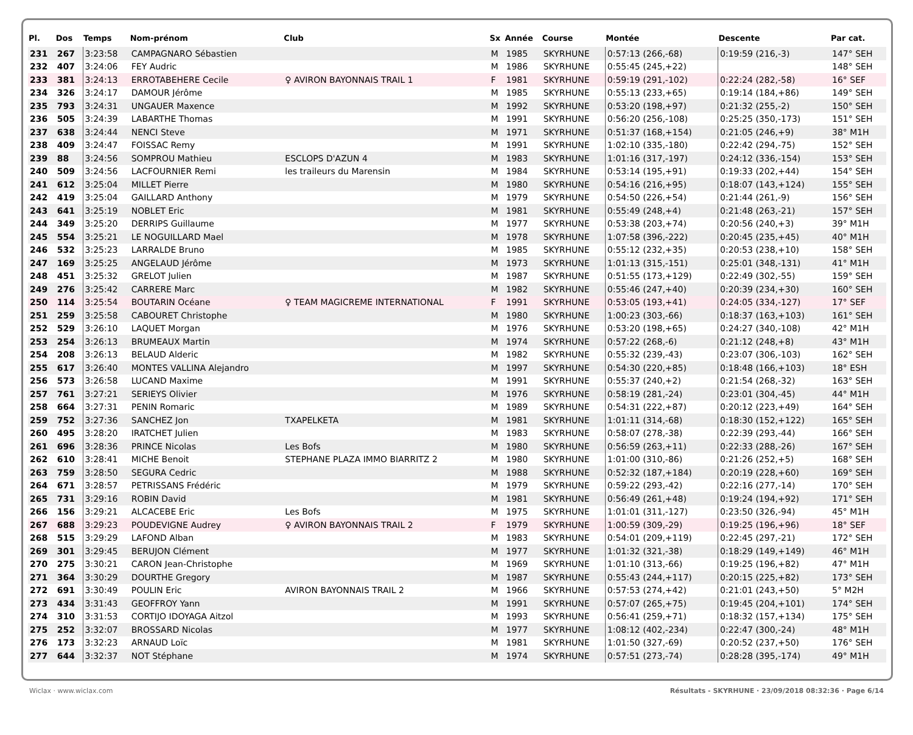| Pl. | Dos | Temps | Nom-prénom | Club | Sx | Année | Course | Montée | Descente | Par cat. |
| --- | --- | --- | --- | --- | --- | --- | --- | --- | --- | --- |
| 231 | 267 | 3:23:58 | CAMPAGNARO Sébastien | | M | 1985 | SKYRHUNE | 0:57:13 (266,-68) | 0:19:59 (216,-3) | 147° SEH |
| 232 | 407 | 3:24:06 | FEY Audric | | M | 1986 | SKYRHUNE | 0:55:45 (245,+22) | | 148° SEH |
| 233 | 381 | 3:24:13 | ERROTABEHERE Cecile | ♀ AVIRON BAYONNAIS TRAIL 1 | F | 1981 | SKYRHUNE | 0:59:19 (291,-102) | 0:22:24 (282,-58) | 16° SEF |
| 234 | 326 | 3:24:17 | DAMOUR Jérôme | | M | 1985 | SKYRHUNE | 0:55:13 (233,+65) | 0:19:14 (184,+86) | 149° SEH |
| 235 | 793 | 3:24:31 | UNGAUER Maxence | | M | 1992 | SKYRHUNE | 0:53:20 (198,+97) | 0:21:32 (255,-2) | 150° SEH |
| 236 | 505 | 3:24:39 | LABARTHE Thomas | | M | 1991 | SKYRHUNE | 0:56:20 (256,-108) | 0:25:25 (350,-173) | 151° SEH |
| 237 | 638 | 3:24:44 | NENCI Steve | | M | 1971 | SKYRHUNE | 0:51:37 (168,+154) | 0:21:05 (246,+9) | 38° M1H |
| 238 | 409 | 3:24:47 | FOISSAC Remy | | M | 1991 | SKYRHUNE | 1:02:10 (335,-180) | 0:22:42 (294,-75) | 152° SEH |
| 239 | 88 | 3:24:56 | SOMPROU Mathieu | ESCLOPS D'AZUN 4 | M | 1983 | SKYRHUNE | 1:01:16 (317,-197) | 0:24:12 (336,-154) | 153° SEH |
| 240 | 509 | 3:24:56 | LACFOURNIER Remi | les traileurs du Marensin | M | 1984 | SKYRHUNE | 0:53:14 (195,+91) | 0:19:33 (202,+44) | 154° SEH |
| 241 | 612 | 3:25:04 | MILLET Pierre | | M | 1980 | SKYRHUNE | 0:54:16 (216,+95) | 0:18:07 (143,+124) | 155° SEH |
| 242 | 419 | 3:25:04 | GAILLARD Anthony | | M | 1979 | SKYRHUNE | 0:54:50 (226,+54) | 0:21:44 (261,-9) | 156° SEH |
| 243 | 641 | 3:25:19 | NOBLET Eric | | M | 1981 | SKYRHUNE | 0:55:49 (248,+4) | 0:21:48 (263,-21) | 157° SEH |
| 244 | 349 | 3:25:20 | DERRIPS Guillaume | | M | 1977 | SKYRHUNE | 0:53:38 (203,+74) | 0:20:56 (240,+3) | 39° M1H |
| 245 | 554 | 3:25:21 | LE NOGUILLARD Mael | | M | 1978 | SKYRHUNE | 1:07:58 (396,-222) | 0:20:45 (235,+45) | 40° M1H |
| 246 | 532 | 3:25:23 | LARRALDE Bruno | | M | 1985 | SKYRHUNE | 0:55:12 (232,+35) | 0:20:53 (238,+10) | 158° SEH |
| 247 | 169 | 3:25:25 | ANGELAUD Jérôme | | M | 1973 | SKYRHUNE | 1:01:13 (315,-151) | 0:25:01 (348,-131) | 41° M1H |
| 248 | 451 | 3:25:32 | GRELOT Julien | | M | 1987 | SKYRHUNE | 0:51:55 (173,+129) | 0:22:49 (302,-55) | 159° SEH |
| 249 | 276 | 3:25:42 | CARRERE Marc | | M | 1982 | SKYRHUNE | 0:55:46 (247,+40) | 0:20:39 (234,+30) | 160° SEH |
| 250 | 114 | 3:25:54 | BOUTARIN Océane | ♀ TEAM MAGICREME INTERNATIONAL | F | 1991 | SKYRHUNE | 0:53:05 (193,+41) | 0:24:05 (334,-127) | 17° SEF |
| 251 | 259 | 3:25:58 | CABOURET Christophe | | M | 1980 | SKYRHUNE | 1:00:23 (303,-66) | 0:18:37 (163,+103) | 161° SEH |
| 252 | 529 | 3:26:10 | LAQUET Morgan | | M | 1976 | SKYRHUNE | 0:53:20 (198,+65) | 0:24:27 (340,-108) | 42° M1H |
| 253 | 254 | 3:26:13 | BRUMEAUX Martin | | M | 1974 | SKYRHUNE | 0:57:22 (268,-6) | 0:21:12 (248,+8) | 43° M1H |
| 254 | 208 | 3:26:13 | BELAUD Alderic | | M | 1982 | SKYRHUNE | 0:55:32 (239,-43) | 0:23:07 (306,-103) | 162° SEH |
| 255 | 617 | 3:26:40 | MONTES VALLINA Alejandro | | M | 1997 | SKYRHUNE | 0:54:30 (220,+85) | 0:18:48 (166,+103) | 18° ESH |
| 256 | 573 | 3:26:58 | LUCAND Maxime | | M | 1991 | SKYRHUNE | 0:55:37 (240,+2) | 0:21:54 (268,-32) | 163° SEH |
| 257 | 761 | 3:27:21 | SERIEYS Olivier | | M | 1976 | SKYRHUNE | 0:58:19 (281,-24) | 0:23:01 (304,-45) | 44° M1H |
| 258 | 664 | 3:27:31 | PENIN Romaric | | M | 1989 | SKYRHUNE | 0:54:31 (222,+87) | 0:20:12 (223,+49) | 164° SEH |
| 259 | 752 | 3:27:36 | SANCHEZ Jon | TXAPELKETA | M | 1981 | SKYRHUNE | 1:01:11 (314,-68) | 0:18:30 (152,+122) | 165° SEH |
| 260 | 495 | 3:28:20 | IRATCHET Julien | | M | 1983 | SKYRHUNE | 0:58:07 (278,-38) | 0:22:39 (293,-44) | 166° SEH |
| 261 | 696 | 3:28:36 | PRINCE Nicolas | Les Bofs | M | 1980 | SKYRHUNE | 0:56:59 (263,+11) | 0:22:33 (288,-26) | 167° SEH |
| 262 | 610 | 3:28:41 | MICHE Benoit | STEPHANE PLAZA IMMO BIARRITZ 2 | M | 1980 | SKYRHUNE | 1:01:00 (310,-86) | 0:21:26 (252,+5) | 168° SEH |
| 263 | 759 | 3:28:50 | SEGURA Cedric | | M | 1988 | SKYRHUNE | 0:52:32 (187,+184) | 0:20:19 (228,+60) | 169° SEH |
| 264 | 671 | 3:28:57 | PETRISSANS Frédéric | | M | 1979 | SKYRHUNE | 0:59:22 (293,-42) | 0:22:16 (277,-14) | 170° SEH |
| 265 | 731 | 3:29:16 | ROBIN David | | M | 1981 | SKYRHUNE | 0:56:49 (261,+48) | 0:19:24 (194,+92) | 171° SEH |
| 266 | 156 | 3:29:21 | ALCACEBE Eric | Les Bofs | M | 1975 | SKYRHUNE | 1:01:01 (311,-127) | 0:23:50 (326,-94) | 45° M1H |
| 267 | 688 | 3:29:23 | POUDEVIGNE Audrey | ♀ AVIRON BAYONNAIS TRAIL 2 | F | 1979 | SKYRHUNE | 1:00:59 (309,-29) | 0:19:25 (196,+96) | 18° SEF |
| 268 | 515 | 3:29:29 | LAFOND Alban | | M | 1983 | SKYRHUNE | 0:54:01 (209,+119) | 0:22:45 (297,-21) | 172° SEH |
| 269 | 301 | 3:29:45 | BERUJON Clément | | M | 1977 | SKYRHUNE | 1:01:32 (321,-38) | 0:18:29 (149,+149) | 46° M1H |
| 270 | 275 | 3:30:21 | CARON Jean-Christophe | | M | 1969 | SKYRHUNE | 1:01:10 (313,-66) | 0:19:25 (196,+82) | 47° M1H |
| 271 | 364 | 3:30:29 | DOURTHE Gregory | | M | 1987 | SKYRHUNE | 0:55:43 (244,+117) | 0:20:15 (225,+82) | 173° SEH |
| 272 | 691 | 3:30:49 | POULIN Eric | AVIRON BAYONNAIS TRAIL 2 | M | 1966 | SKYRHUNE | 0:57:53 (274,+42) | 0:21:01 (243,+50) | 5° M2H |
| 273 | 434 | 3:31:43 | GEOFFROY Yann | | M | 1991 | SKYRHUNE | 0:57:07 (265,+75) | 0:19:45 (204,+101) | 174° SEH |
| 274 | 310 | 3:31:53 | CORTIJO IDOYAGA Aitzol | | M | 1993 | SKYRHUNE | 0:56:41 (259,+71) | 0:18:32 (157,+134) | 175° SEH |
| 275 | 252 | 3:32:07 | BROSSARD Nicolas | | M | 1977 | SKYRHUNE | 1:08:12 (402,-234) | 0:22:47 (300,-24) | 48° M1H |
| 276 | 173 | 3:32:23 | ARNAUD Loïc | | M | 1981 | SKYRHUNE | 1:01:50 (327,-69) | 0:20:52 (237,+50) | 176° SEH |
| 277 | 644 | 3:32:37 | NOT Stéphane | | M | 1974 | SKYRHUNE | 0:57:51 (273,-74) | 0:28:28 (395,-174) | 49° M1H |
Wiclax · www.wiclax.com Résultats - SKYRHUNE · 23/09/2018 08:32:36 · Page 6/14